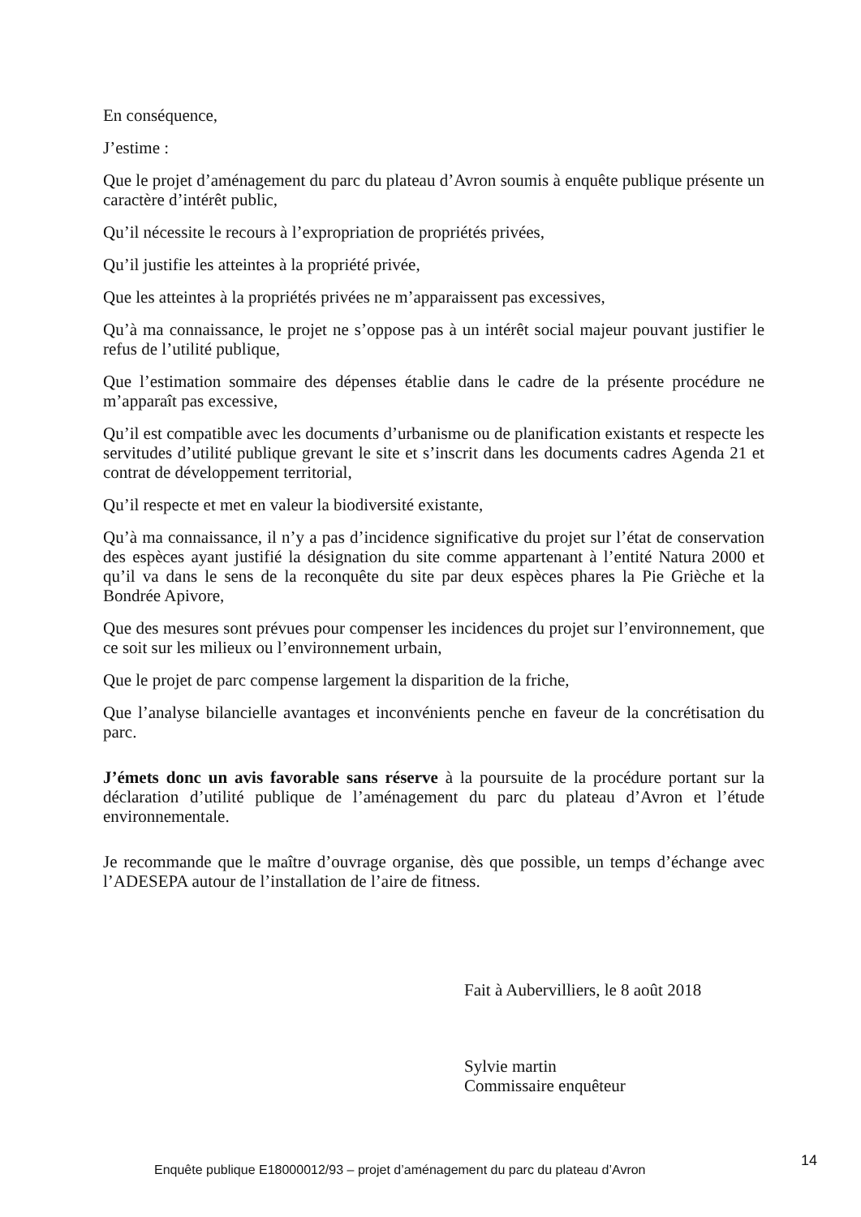En conséquence,
J’estime :
Que le projet d’aménagement du parc du plateau d’Avron soumis à enquête publique présente un caractère d’intérêt public,
Qu’il nécessite le recours à l’expropriation de propriétés privées,
Qu’il justifie les atteintes à la propriété privée,
Que les atteintes à la propriétés privées ne m’apparaissent pas excessives,
Qu’à ma connaissance, le projet ne s’oppose pas à un intérêt social majeur pouvant justifier le refus de l’utilité publique,
Que l’estimation sommaire des dépenses établie dans le cadre de la présente procédure ne m’apparaît pas excessive,
Qu’il est compatible avec les documents d’urbanisme ou de planification existants et respecte les servitudes d’utilité publique grevant le site et s’inscrit dans les documents cadres Agenda 21 et contrat de développement territorial,
Qu’il respecte et met en valeur la biodiversité existante,
Qu’à ma connaissance, il n’y a pas d’incidence significative du projet sur l’état de conservation des espèces ayant justifié la désignation du site comme appartenant à l’entité Natura 2000 et qu’il va dans le sens de la reconquête du site par deux espèces phares la Pie Grièche et la Bondrée Apivore,
Que des mesures sont prévues pour compenser les incidences du projet sur l’environnement, que ce soit sur les milieux ou l’environnement urbain,
Que le projet de parc compense largement la disparition de la friche,
Que l’analyse bilancielle avantages et inconvénients penche en faveur de la concrétisation du parc.
J’émets donc un avis favorable sans réserve à la poursuite de la procédure portant sur la déclaration d’utilité publique de l’aménagement du parc du plateau d’Avron et l’étude environnementale.
Je recommande que le maître d’ouvrage organise, dès que possible, un temps d’échange avec l’ADESEPA autour de l’installation de l’aire de fitness.
Fait à Aubervilliers, le 8 août 2018
Sylvie martin
Commissaire enquêteur
Enquête publique E18000012/93 – projet d’aménagement du parc du plateau d’Avron
14